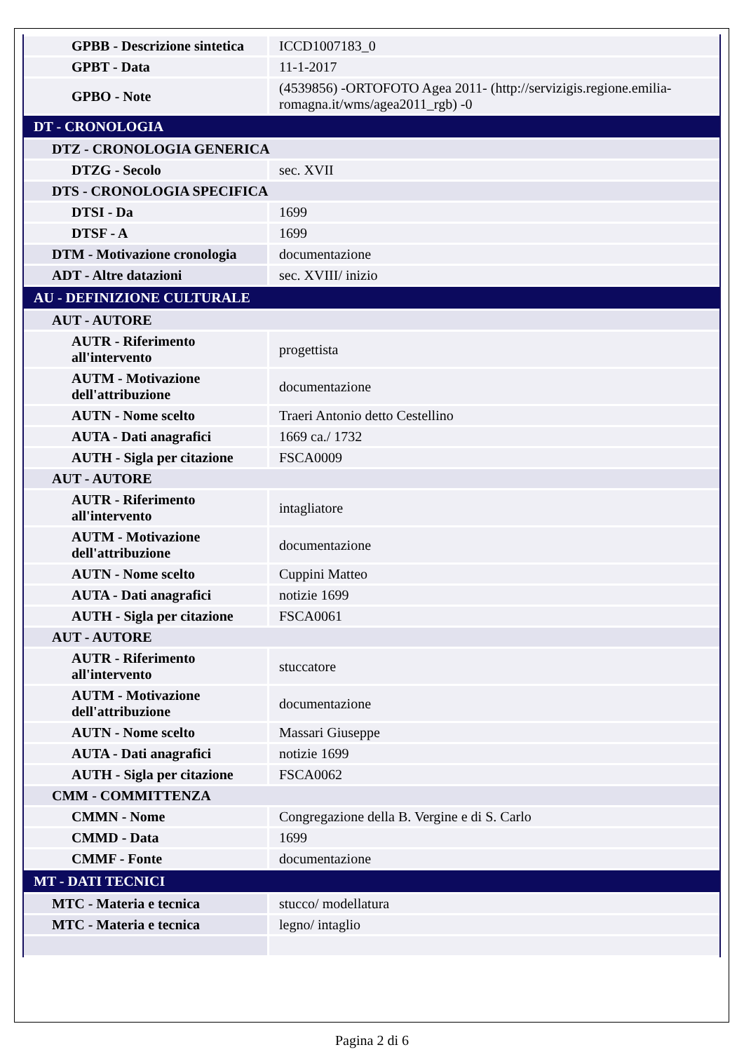| GPBB - Descrizione sintetica | ICCD1007183_0 |
| GPBT - Data | 11-1-2017 |
| GPBO - Note | (4539856) -ORTOFOTO Agea 2011- (http://servizigis.regione.emilia-romagna.it/wms/agea2011_rgb) -0 |
| DT - CRONOLOGIA | |
| DTZ - CRONOLOGIA GENERICA | |
| DTZG - Secolo | sec. XVII |
| DTS - CRONOLOGIA SPECIFICA | |
| DTSI - Da | 1699 |
| DTSF - A | 1699 |
| DTM - Motivazione cronologia | documentazione |
| ADT - Altre datazioni | sec. XVIII/ inizio |
| AU - DEFINIZIONE CULTURALE | |
| AUT - AUTORE | |
| AUTR - Riferimento all'intervento | progettista |
| AUTM - Motivazione dell'attribuzione | documentazione |
| AUTN - Nome scelto | Traeri Antonio detto Cestellino |
| AUTA - Dati anagrafici | 1669 ca./ 1732 |
| AUTH - Sigla per citazione | FSCA0009 |
| AUT - AUTORE | |
| AUTR - Riferimento all'intervento | intagliatore |
| AUTM - Motivazione dell'attribuzione | documentazione |
| AUTN - Nome scelto | Cuppini Matteo |
| AUTA - Dati anagrafici | notizie 1699 |
| AUTH - Sigla per citazione | FSCA0061 |
| AUT - AUTORE | |
| AUTR - Riferimento all'intervento | stuccatore |
| AUTM - Motivazione dell'attribuzione | documentazione |
| AUTN - Nome scelto | Massari Giuseppe |
| AUTA - Dati anagrafici | notizie 1699 |
| AUTH - Sigla per citazione | FSCA0062 |
| CMM - COMMITTENZA | |
| CMMN - Nome | Congregazione della B. Vergine e di S. Carlo |
| CMMD - Data | 1699 |
| CMMF - Fonte | documentazione |
| MT - DATI TECNICI | |
| MTC - Materia e tecnica | stucco/ modellatura |
| MTC - Materia e tecnica | legno/ intaglio |
Pagina 2 di 6